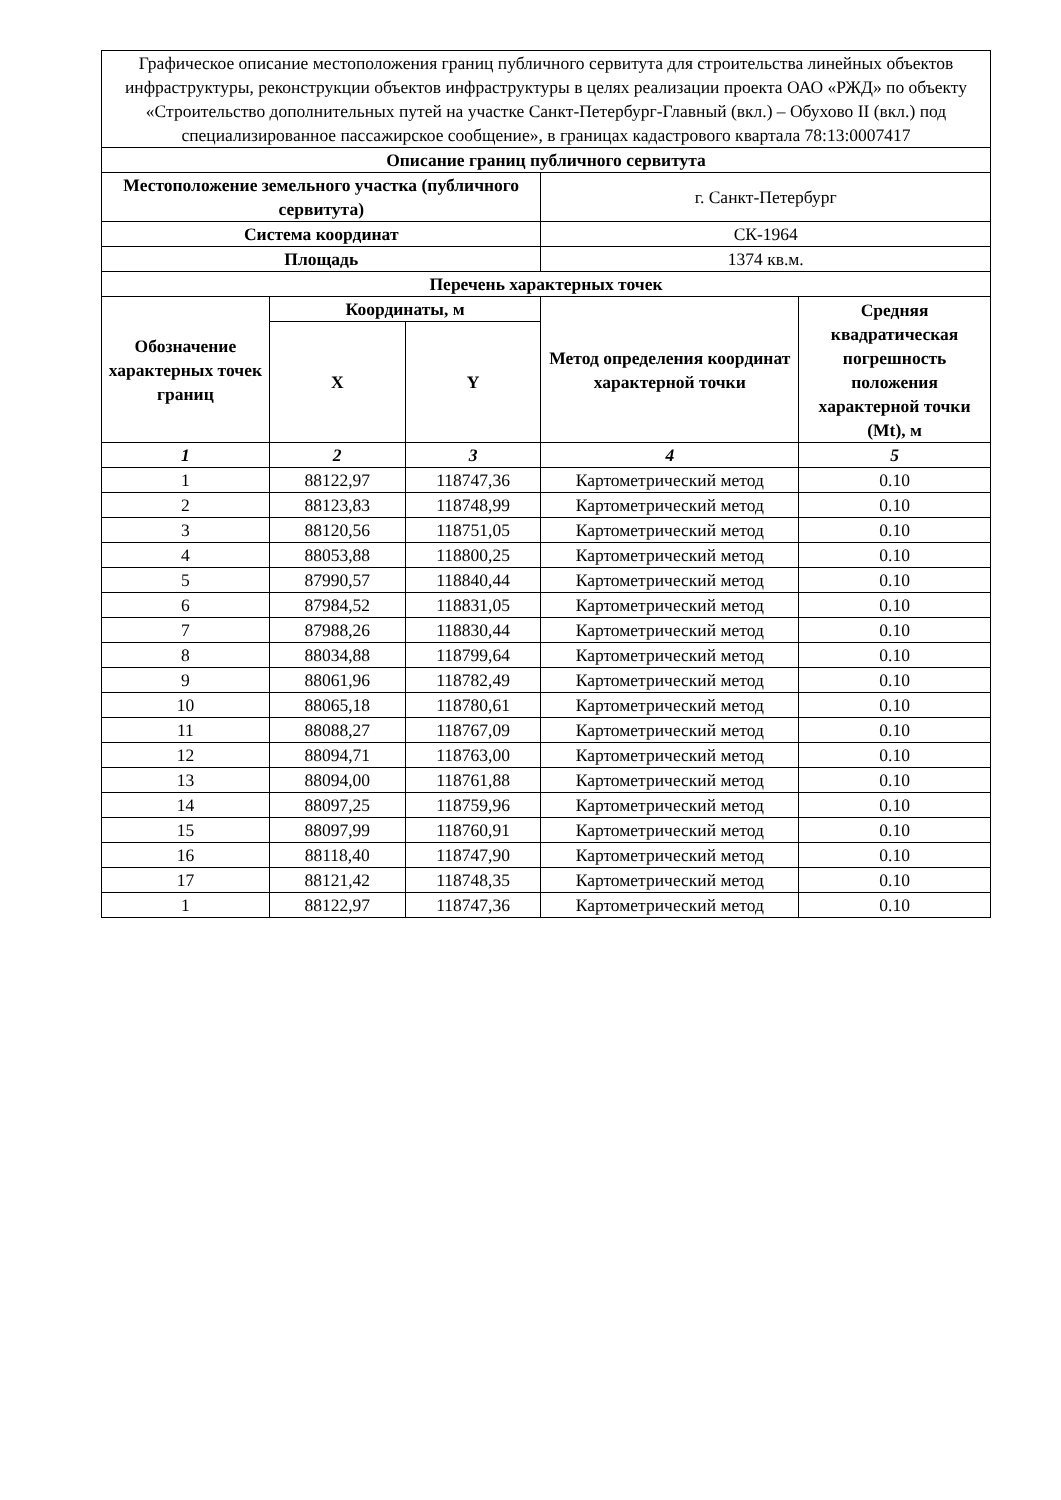| Графическое описание местоположения границ публичного сервитута для строительства линейных объектов инфраструктуры, реконструкции объектов инфраструктуры в целях реализации проекта ОАО «РЖД» по объекту «Строительство дополнительных путей на участке Санкт-Петербург-Главный (вкл.) – Обухово II (вкл.) под специализированное пассажирское сообщение», в границах кадастрового квартала 78:13:0007417 | | | | |
| Описание границ публичного сервитута | | | | |
| Местоположение земельного участка (публичного сервитута) | | | г. Санкт-Петербург | |
| Система координат | | | СК-1964 | |
| Площадь | | | 1374 кв.м. | |
| Перечень характерных точек | | | | |
| Обозначение характерных точек границ | Координаты, м | | Метод определения координат характерной точки | Средняя квадратическая погрешность положения характерной точки (Mt), м |
| | X | Y | | |
| 1 | 2 | 3 | 4 | 5 |
| 1 | 88122,97 | 118747,36 | Картометрический метод | 0.10 |
| 2 | 88123,83 | 118748,99 | Картометрический метод | 0.10 |
| 3 | 88120,56 | 118751,05 | Картометрический метод | 0.10 |
| 4 | 88053,88 | 118800,25 | Картометрический метод | 0.10 |
| 5 | 87990,57 | 118840,44 | Картометрический метод | 0.10 |
| 6 | 87984,52 | 118831,05 | Картометрический метод | 0.10 |
| 7 | 87988,26 | 118830,44 | Картометрический метод | 0.10 |
| 8 | 88034,88 | 118799,64 | Картометрический метод | 0.10 |
| 9 | 88061,96 | 118782,49 | Картометрический метод | 0.10 |
| 10 | 88065,18 | 118780,61 | Картометрический метод | 0.10 |
| 11 | 88088,27 | 118767,09 | Картометрический метод | 0.10 |
| 12 | 88094,71 | 118763,00 | Картометрический метод | 0.10 |
| 13 | 88094,00 | 118761,88 | Картометрический метод | 0.10 |
| 14 | 88097,25 | 118759,96 | Картометрический метод | 0.10 |
| 15 | 88097,99 | 118760,91 | Картометрический метод | 0.10 |
| 16 | 88118,40 | 118747,90 | Картометрический метод | 0.10 |
| 17 | 88121,42 | 118748,35 | Картометрический метод | 0.10 |
| 1 | 88122,97 | 118747,36 | Картометрический метод | 0.10 |